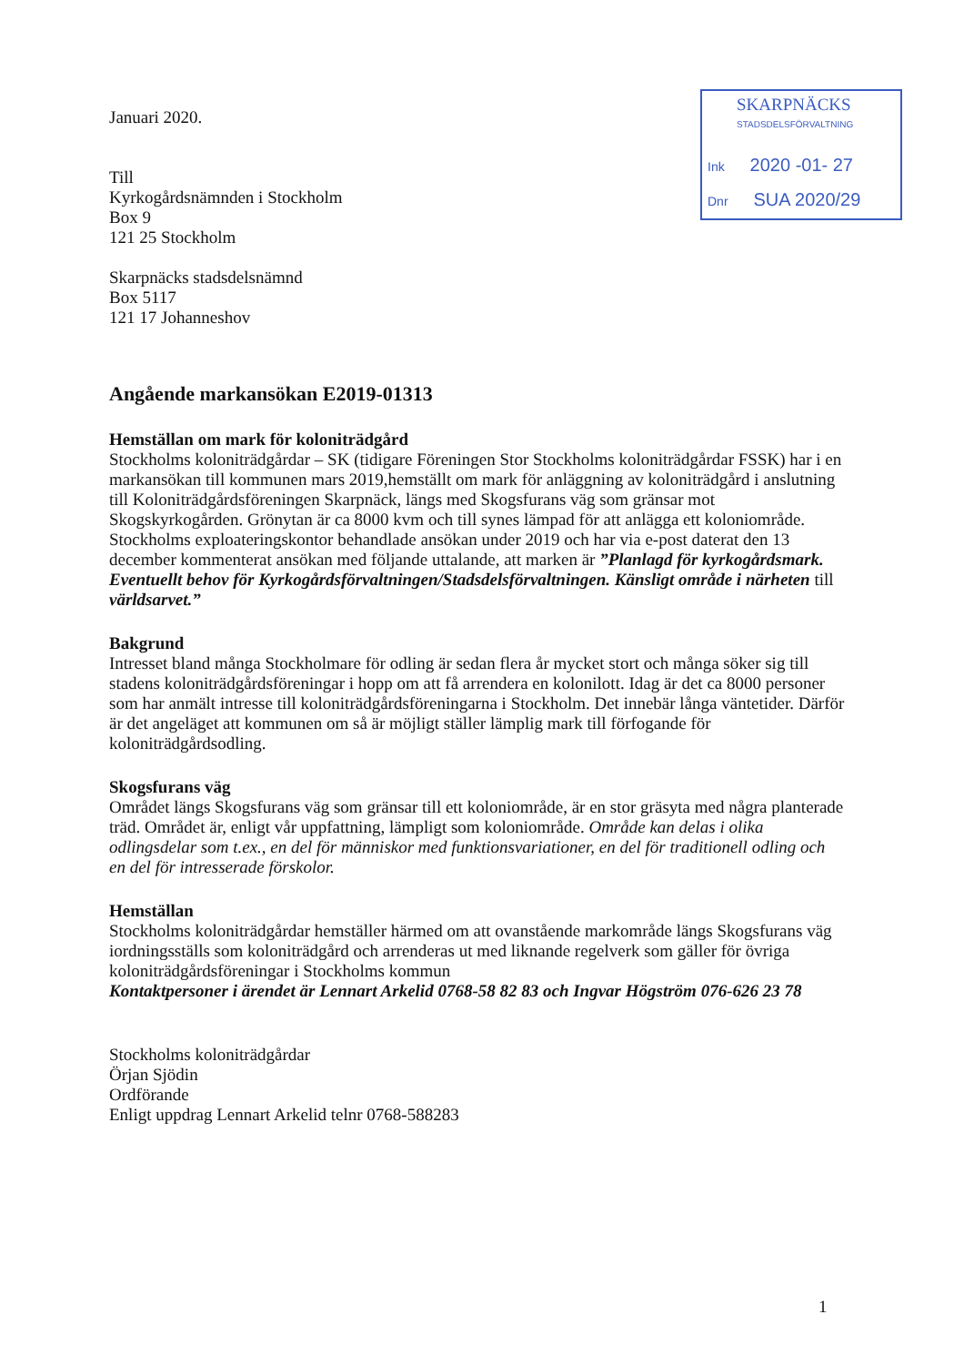SKARPNÄCKS
STADSDELSFÖRVALTNING
Ink 2020 -01- 27
Dnr SUA 2020/29
Januari 2020.
Till
Kyrkogårdsnämnden i Stockholm
Box 9
121 25 Stockholm
Skarpnäcks stadsdelsnämnd
Box 5117
121 17 Johanneshov
Angående markansökan E2019-01313
Hemställan om mark för koloniträdgård
Stockholms koloniträdgårdar – SK (tidigare Föreningen Stor Stockholms koloniträdgårdar FSSK) har i en markansökan till kommunen mars 2019,hemställt om mark för anläggning av koloniträdgård i anslutning till Koloniträdgårdsföreningen Skarpnäck, längs med Skogsfurans väg som gränsar mot Skogskyrkogården. Grönytan är ca 8000 kvm och till synes lämpad för att anlägga ett koloniområde.
Stockholms exploateringskontor behandlade ansökan under 2019 och har via e-post daterat den 13 december kommenterat ansökan med följande uttalande, att marken är ”Planlagd för kyrkogårdsmark. Eventuellt behov för Kyrkogårdsförvaltningen/Stadsdelsförvaltningen. Känsligt område i närheten till världsarvet.”
Bakgrund
Intresset bland många Stockholmare för odling är sedan flera år mycket stort och många söker sig till stadens koloniträdgårdsföreningar i hopp om att få arrendera en kolonilott. Idag är det ca 8000 personer som har anmält intresse till koloniträdgårdsföreningarna i Stockholm. Det innebär långa väntetider. Därför är det angeläget att kommunen om så är möjligt ställer lämplig mark till förfogande för koloniträdgårdsodling.
Skogsfurans väg
Området längs Skogsfurans väg som gränsar till ett koloniområde, är en stor gräsyta med några planterade träd. Området är, enligt vår uppfattning, lämpligt som koloniområde. Område kan delas i olika odlingsdelar som t.ex., en del för människor med funktionsvariationer, en del för traditionell odling och en del för intresserade förskolor.
Hemställan
Stockholms koloniträdgårdar hemställer härmed om att ovanstående markområde längs Skogsfurans väg iordningsställs som koloniträdgård och arrenderas ut med liknande regelverk som gäller för övriga koloniträdgårdsföreningar i Stockholms kommun
Kontaktpersoner i ärendet är Lennart Arkelid 0768-58 82 83 och Ingvar Högström 076-626 23 78
Stockholms koloniträdgårdar
Örjan Sjödin
Ordförande
Enligt uppdrag Lennart Arkelid telnr 0768-588283
1